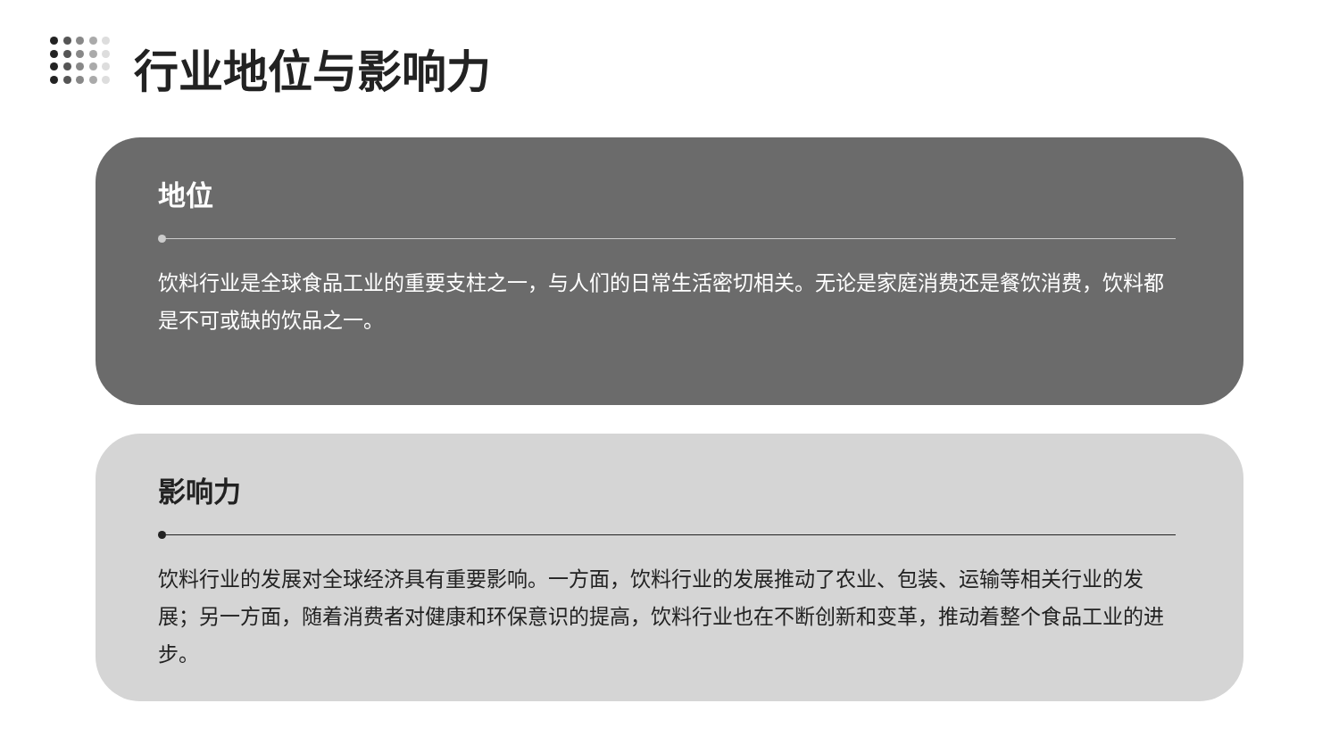行业地位与影响力
地位
饮料行业是全球食品工业的重要支柱之一，与人们的日常生活密切相关。无论是家庭消费还是餐饮消费，饮料都是不可或缺的饮品之一。
影响力
饮料行业的发展对全球经济具有重要影响。一方面，饮料行业的发展推动了农业、包装、运输等相关行业的发展；另一方面，随着消费者对健康和环保意识的提高，饮料行业也在不断创新和变革，推动着整个食品工业的进步。